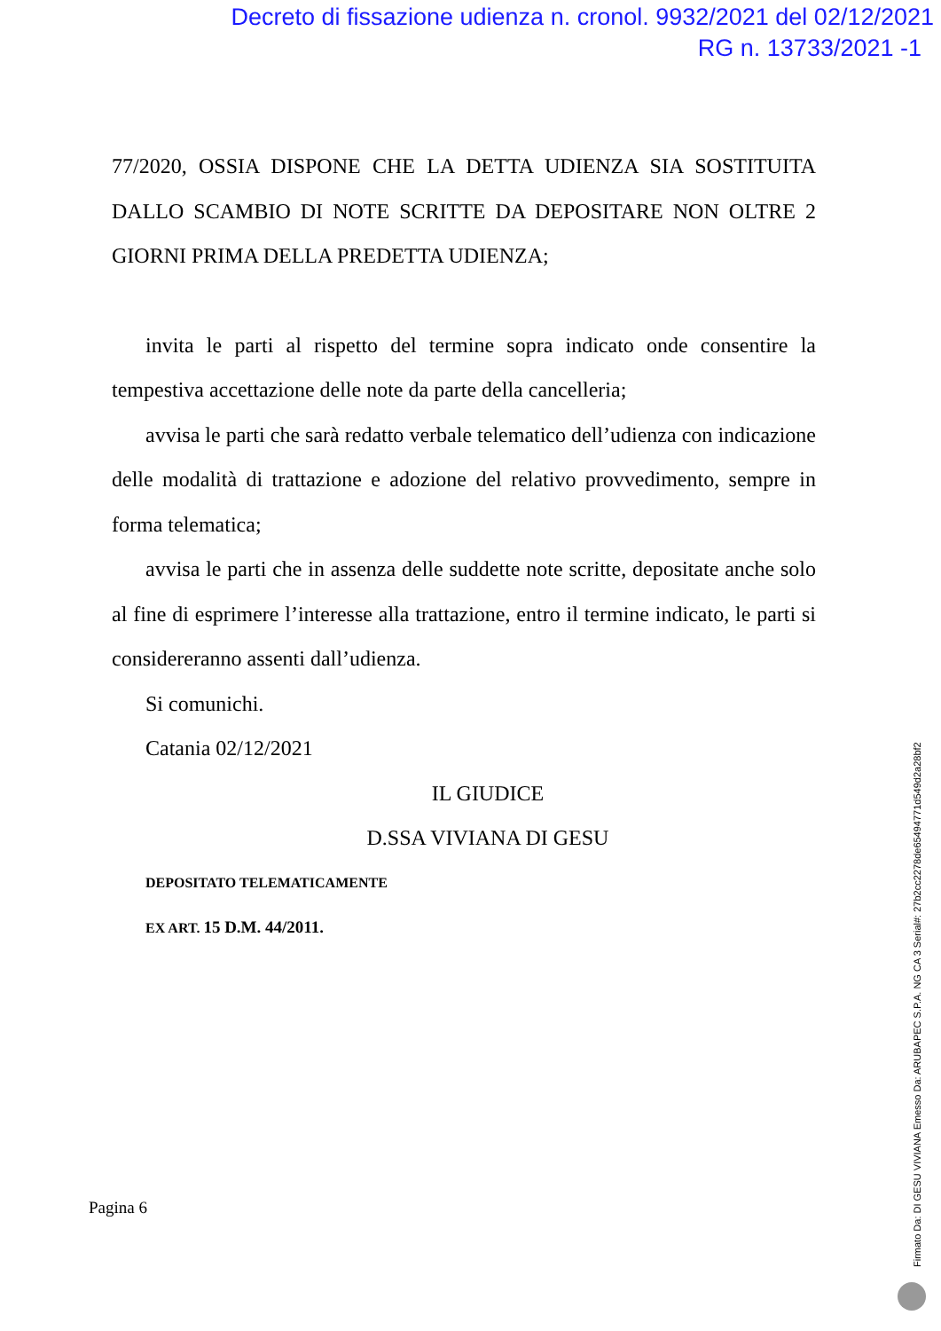Decreto di fissazione udienza n. cronol. 9932/2021 del 02/12/2021
RG n. 13733/2021 -1
77/2020, OSSIA DISPONE CHE LA DETTA UDIENZA SIA SOSTITUITA DALLO SCAMBIO DI NOTE SCRITTE DA DEPOSITARE NON OLTRE 2 GIORNI PRIMA DELLA PREDETTA UDIENZA;
invita le parti al rispetto del termine sopra indicato onde consentire la tempestiva accettazione delle note da parte della cancelleria;
avvisa le parti che sarà redatto verbale telematico dell’udienza con indicazione delle modalità di trattazione e adozione del relativo provvedimento, sempre in forma telematica;
avvisa le parti che in assenza delle suddette note scritte, depositate anche solo al fine di esprimere l’interesse alla trattazione, entro il termine indicato, le parti si considereranno assenti dall’udienza.
Si comunichi.
Catania 02/12/2021
IL GIUDICE
D.SSA VIVIANA DI GESU
DEPOSITATO TELEMATICAMENTE
EX ART. 15 D.M. 44/2011.
Pagina 6
Firmato Da: DI GESU VIVIANA Emesso Da: ARUBAPEC S.P.A. NG CA 3 Serial#: 27b2cc2278de65494771d549d2a28bf2